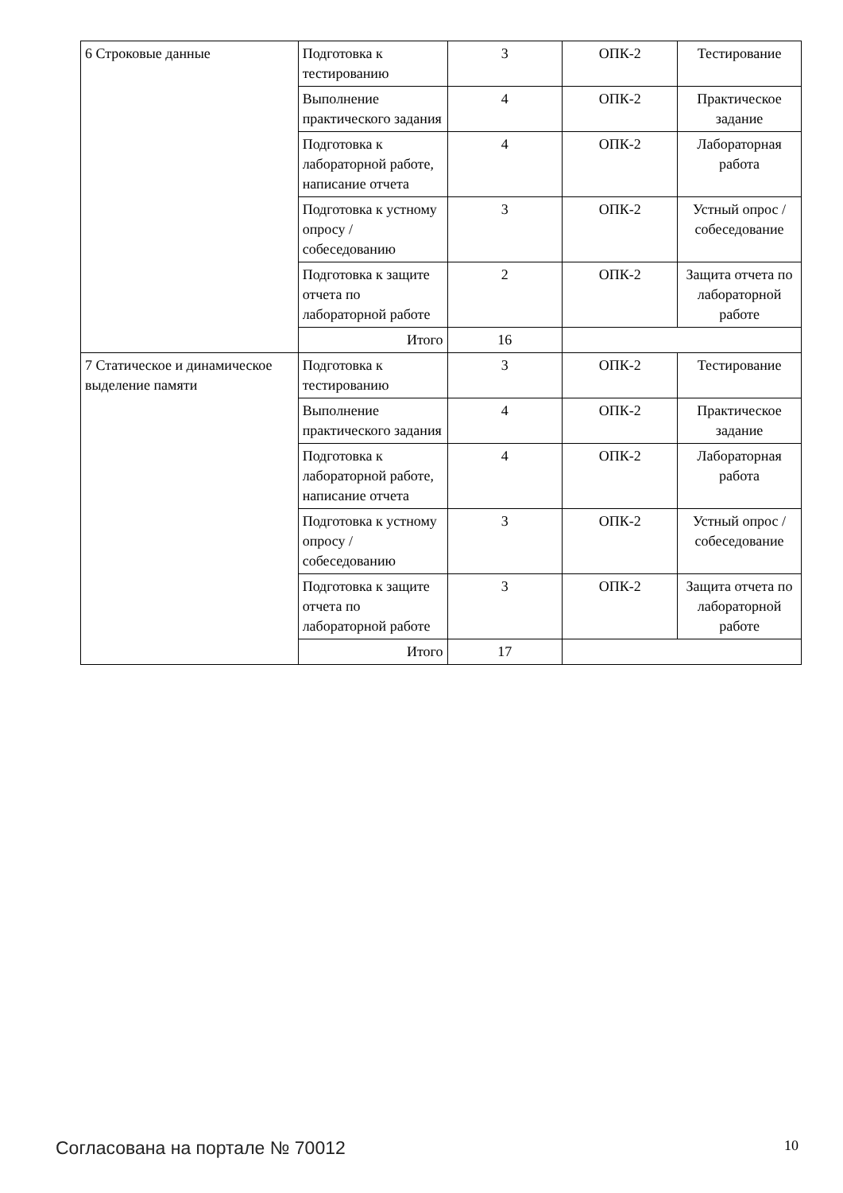| 6 Строковые данные | Подготовка к тестированию | 3 | ОПК-2 | Тестирование |
| | Выполнение практического задания | 4 | ОПК-2 | Практическое задание |
| | Подготовка к лабораторной работе, написание отчета | 4 | ОПК-2 | Лабораторная работа |
| | Подготовка к устному опросу / собеседованию | 3 | ОПК-2 | Устный опрос / собеседование |
| | Подготовка к защите отчета по лабораторной работе | 2 | ОПК-2 | Защита отчета по лабораторной работе |
| | Итого | 16 | | |
| 7 Статическое и динамическое выделение памяти | Подготовка к тестированию | 3 | ОПК-2 | Тестирование |
| | Выполнение практического задания | 4 | ОПК-2 | Практическое задание |
| | Подготовка к лабораторной работе, написание отчета | 4 | ОПК-2 | Лабораторная работа |
| | Подготовка к устному опросу / собеседованию | 3 | ОПК-2 | Устный опрос / собеседование |
| | Подготовка к защите отчета по лабораторной работе | 3 | ОПК-2 | Защита отчета по лабораторной работе |
| | Итого | 17 | | |
Согласована на портале № 70012 10